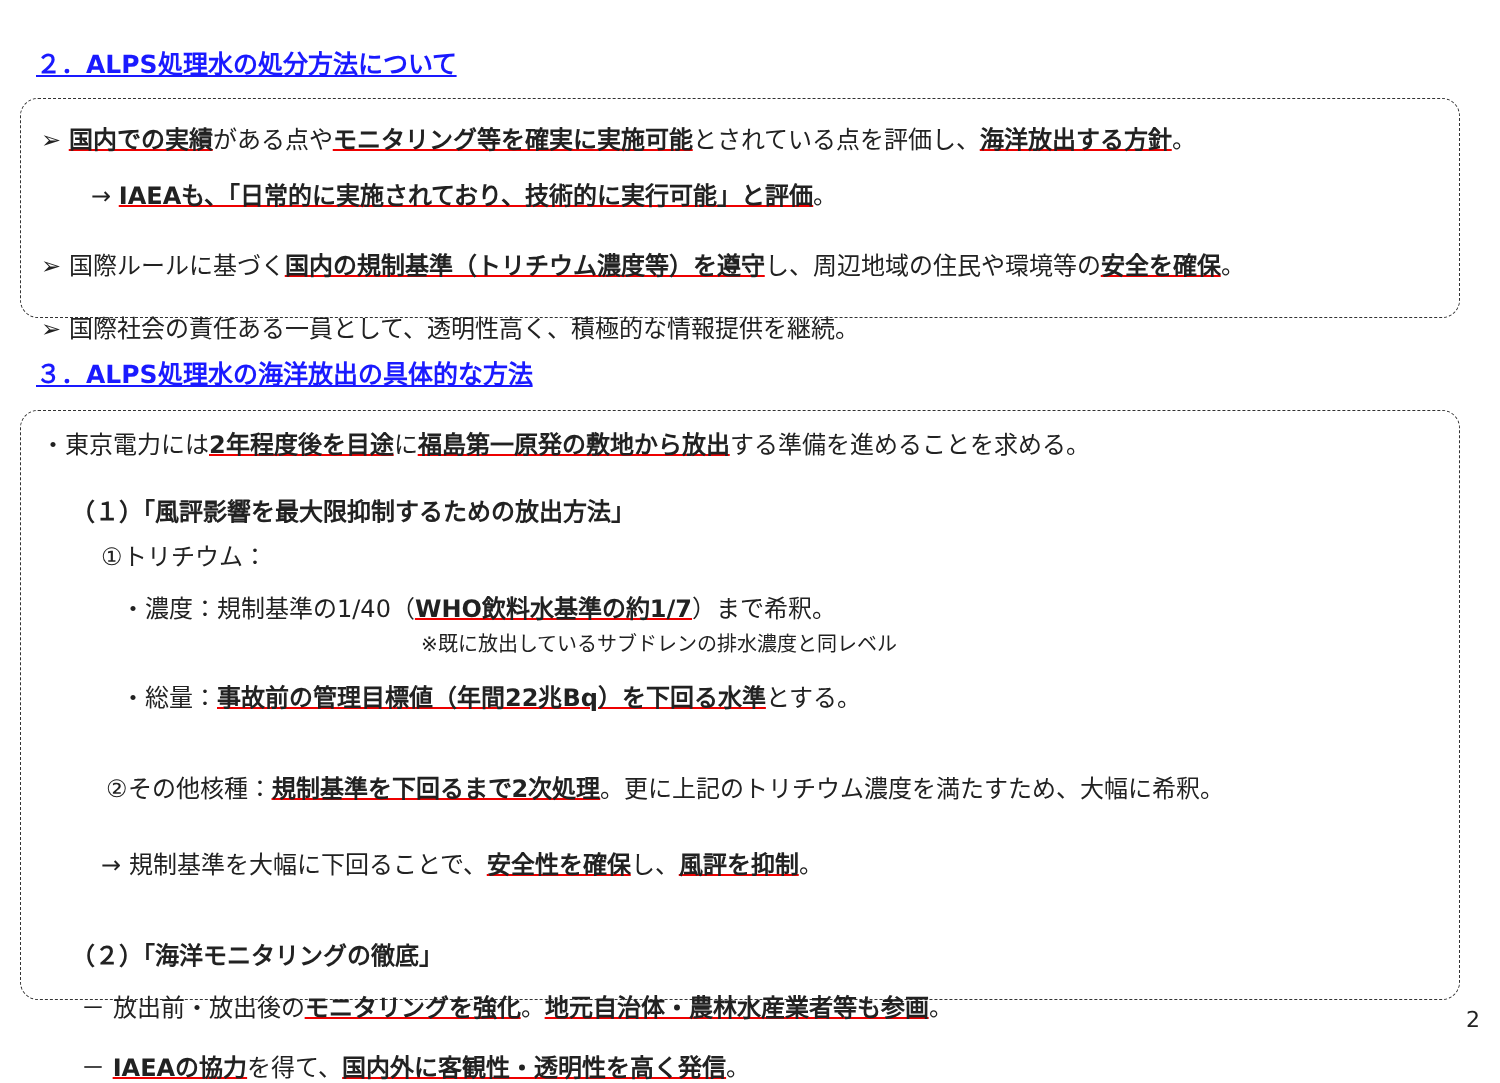２．ALPS処理水の処分方法について
➢ 国内での実績がある点やモニタリング等を確実に実施可能とされている点を評価し、海洋放出する方針。
→ IAEAも、「日常的に実施されており、技術的に実行可能」と評価。
➢ 国際ルールに基づく国内の規制基準（トリチウム濃度等）を遵守し、周辺地域の住民や環境等の安全を確保。
➢ 国際社会の責任ある一員として、透明性高く、積極的な情報提供を継続。
３．ALPS処理水の海洋放出の具体的な方法
・東京電力には2年程度後を目途に福島第一原発の敷地から放出する準備を進めることを求める。
（１）「風評影響を最大限抑制するための放出方法」
①トリチウム：
・濃度：規制基準の1/40（WHO飲料水基準の約1/7）まで希釈。
※既に放出しているサブドレンの排水濃度と同レベル
・総量：事故前の管理目標値（年間22兆Bq）を下回る水準とする。
②その他核種：規制基準を下回るまで2次処理。更に上記のトリチウム濃度を満たすため、大幅に希釈。
→ 規制基準を大幅に下回ることで、安全性を確保し、風評を抑制。
（２）「海洋モニタリングの徹底」
－ 放出前・放出後のモニタリングを強化。地元自治体・農林水産業者等も参画。
－ IAEAの協力を得て、国内外に客観性・透明性を高く発信。
2